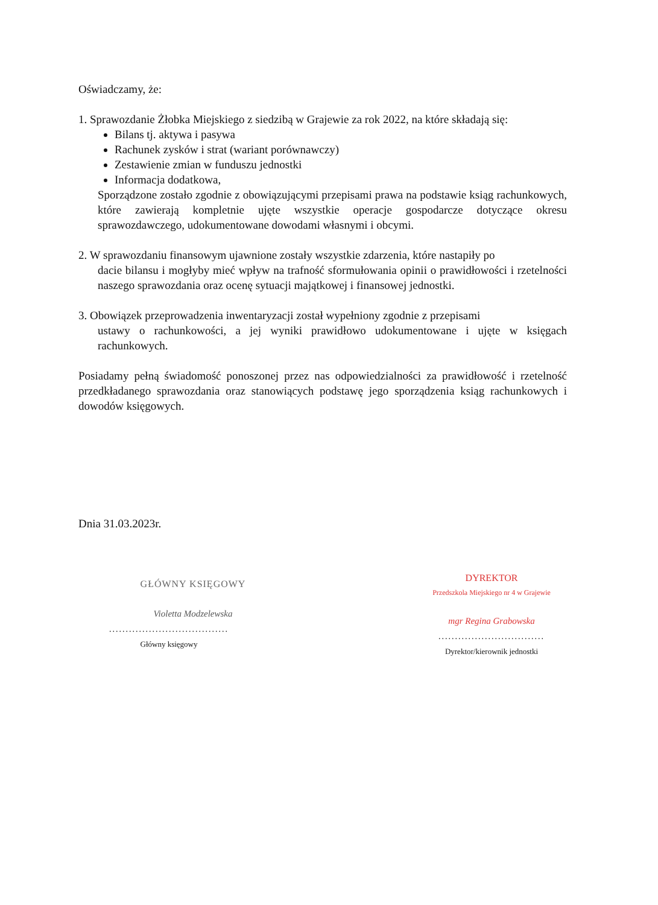Oświadczamy, że:
1. Sprawozdanie Żłobka Miejskiego z siedzibą w Grajewie za rok 2022, na które składają się:
Bilans tj. aktywa i pasywa
Rachunek zysków i strat (wariant porównawczy)
Zestawienie zmian w funduszu jednostki
Informacja dodatkowa,
Sporządzone zostało zgodnie z obowiązującymi przepisami prawa na podstawie ksiąg rachunkowych, które zawierają kompletnie ujęte wszystkie operacje gospodarcze dotyczące okresu sprawozdawczego, udokumentowane dowodami własnymi i obcymi.
2. W sprawozdaniu finansowym ujawnione zostały wszystkie zdarzenia, które nastapiły po
dacie bilansu i mogłyby mieć wpływ na trafność sformułowania opinii o prawidłowości i rzetelności naszego sprawozdania oraz ocenę sytuacji majątkowej i finansowej jednostki.
3. Obowiązek przeprowadzenia inwentaryzacji został wypełniony zgodnie z przepisami
ustawy o rachunkowości, a jej wyniki prawidłowo udokumentowane i ujęte w księgach rachunkowych.
Posiadamy pełną świadomość ponoszonej przez nas odpowiedzialności za prawidłowość i rzetelność przedkładanego sprawozdania oraz stanowiących podstawę jego sporządzenia ksiąg rachunkowych i dowodów księgowych.
Dnia 31.03.2023r.
GŁÓWNY KSIĘGOWY
Violetta Modzelewska
....................................
Główny księgowy
DYREKTOR
Przedszkola Miejskiego nr 4 w Grajewie
mgr Regina Grabowska
................................
Dyrektor/kierownik jednostki